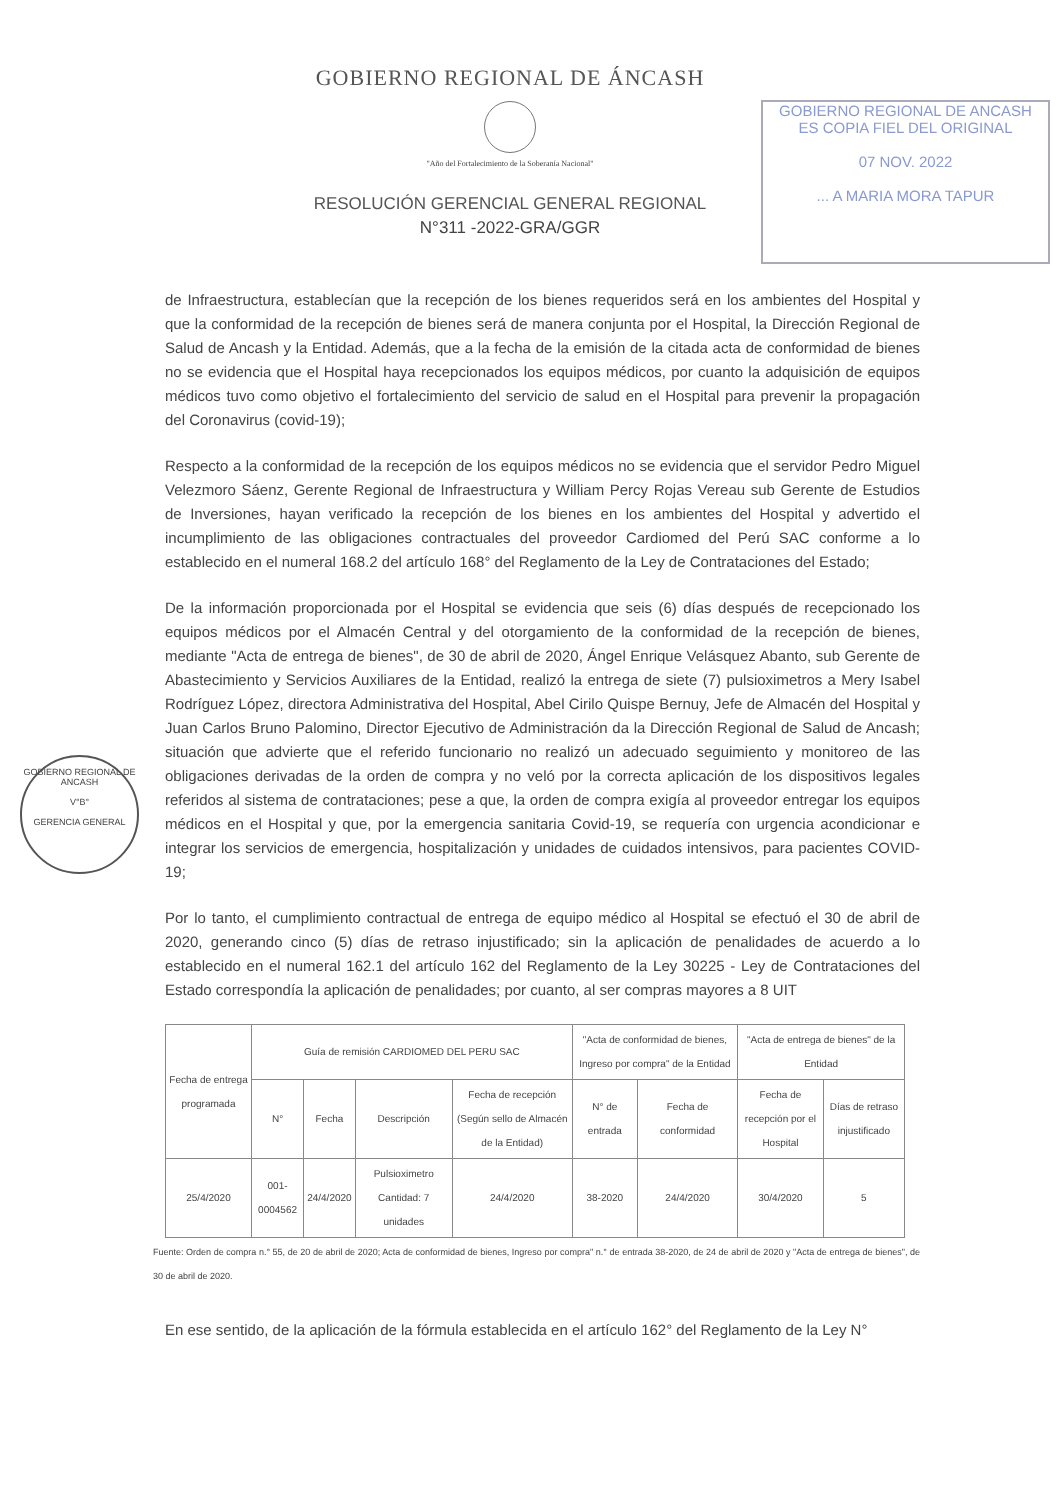GOBIERNO REGIONAL DE ÁNCASH
"Año del Fortalecimiento de la Soberanía Nacional"
RESOLUCIÓN GERENCIAL GENERAL REGIONAL
N°311 -2022-GRA/GGR
GOBIERNO REGIONAL DE ANCASH
ES COPIA FIEL DEL ORIGINAL
07 NOV. 2022
... A MARIA MORA TAPUR
GOBIERNO REGIONAL DE ANCASH
V°B°
GERENCIA GENERAL
de Infraestructura, establecían que la recepción de los bienes requeridos será en los ambientes del Hospital y que la conformidad de la recepción de bienes será de manera conjunta por el Hospital, la Dirección Regional de Salud de Ancash y la Entidad. Además, que a la fecha de la emisión de la citada acta de conformidad de bienes no se evidencia que el Hospital haya recepcionados los equipos médicos, por cuanto la adquisición de equipos médicos tuvo como objetivo el fortalecimiento del servicio de salud en el Hospital para prevenir la propagación del Coronavirus (covid-19);
Respecto a la conformidad de la recepción de los equipos médicos no se evidencia que el servidor Pedro Miguel Velezmoro Sáenz, Gerente Regional de Infraestructura y William Percy Rojas Vereau sub Gerente de Estudios de Inversiones, hayan verificado la recepción de los bienes en los ambientes del Hospital y advertido el incumplimiento de las obligaciones contractuales del proveedor Cardiomed del Perú SAC conforme a lo establecido en el numeral 168.2 del artículo 168° del Reglamento de la Ley de Contrataciones del Estado;
De la información proporcionada por el Hospital se evidencia que seis (6) días después de recepcionado los equipos médicos por el Almacén Central y del otorgamiento de la conformidad de la recepción de bienes, mediante "Acta de entrega de bienes", de 30 de abril de 2020, Ángel Enrique Velásquez Abanto, sub Gerente de Abastecimiento y Servicios Auxiliares de la Entidad, realizó la entrega de siete (7) pulsioximetros a Mery Isabel Rodríguez López, directora Administrativa del Hospital, Abel Cirilo Quispe Bernuy, Jefe de Almacén del Hospital y Juan Carlos Bruno Palomino, Director Ejecutivo de Administración da la Dirección Regional de Salud de Ancash; situación que advierte que el referido funcionario no realizó un adecuado seguimiento y monitoreo de las obligaciones derivadas de la orden de compra y no veló por la correcta aplicación de los dispositivos legales referidos al sistema de contrataciones; pese a que, la orden de compra exigía al proveedor entregar los equipos médicos en el Hospital y que, por la emergencia sanitaria Covid-19, se requería con urgencia acondicionar e integrar los servicios de emergencia, hospitalización y unidades de cuidados intensivos, para pacientes COVID-19;
Por lo tanto, el cumplimiento contractual de entrega de equipo médico al Hospital se efectuó el 30 de abril de 2020, generando cinco (5) días de retraso injustificado; sin la aplicación de penalidades de acuerdo a lo establecido en el numeral 162.1 del artículo 162 del Reglamento de la Ley 30225 - Ley de Contrataciones del Estado correspondía la aplicación de penalidades; por cuanto, al ser compras mayores a 8 UIT
| Fecha de entrega programada | Guía de remisión CARDIOMED DEL PERU SAC | | | | "Acta de conformidad de bienes, Ingreso por compra" de la Entidad | | "Acta de entrega de bienes" de la Entidad | |
| --- | --- | --- | --- | --- | --- | --- | --- | --- |
| | N° | Fecha | Descripción | Fecha de recepción (Según sello de Almacén de la Entidad) | N° de entrada | Fecha de conformidad | Fecha de recepción por el Hospital | Días de retraso injustificado |
| 25/4/2020 | 001-0004562 | 24/4/2020 | Pulsioximetro Cantidad: 7 unidades | 24/4/2020 | 38-2020 | 24/4/2020 | 30/4/2020 | 5 |
Fuente: Orden de compra n.° 55, de 20 de abril de 2020; Acta de conformidad de bienes, Ingreso por compra" n.° de entrada 38-2020, de 24 de abril de 2020 y "Acta de entrega de bienes", de 30 de abril de 2020.
En ese sentido, de la aplicación de la fórmula establecida en el artículo 162° del Reglamento de la Ley N°